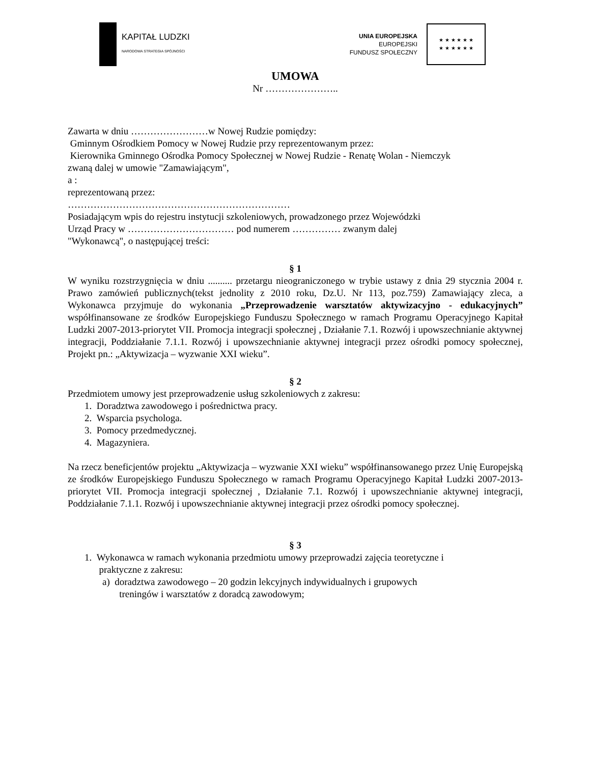KAPITAŁ LUDZKI
NARODOWA STRATEGIA SPÓJNOŚCI
UNIA EUROPEJSKA
EUROPEJSKI
FUNDUSZ SPOŁECZNY
★ ★ ★ ★ ★ ★
★ ★ ★ ★ ★ ★
UMOWA
Nr …………………..
Zawarta w dniu ……………………w Nowej Rudzie pomiędzy:
Gminnym Ośrodkiem Pomocy w Nowej Rudzie przy reprezentowanym przez:
Kierownika Gminnego Ośrodka Pomocy Społecznej w Nowej Rudzie - Renatę Wolan - Niemczyk
zwaną dalej w umowie "Zamawiającym",
a :
reprezentowaną przez:
……………………………………………………………
Posiadającym wpis do rejestru instytucji szkoleniowych, prowadzonego przez Wojewódzki
Urząd Pracy w …………………………… pod numerem …………… zwanym dalej
"Wykonawcą", o następującej treści:
§ 1
W wyniku rozstrzygnięcia w dniu .......... przetargu nieograniczonego w trybie ustawy z dnia 29 stycznia 2004 r. Prawo zamówień publicznych(tekst jednolity z 2010 roku, Dz.U. Nr 113, poz.759) Zamawiający zleca, a Wykonawca przyjmuje do wykonania „Przeprowadzenie warsztatów aktywizacyjno - edukacyjnych” współfinansowane ze środków Europejskiego Funduszu Społecznego w ramach Programu Operacyjnego Kapitał Ludzki 2007-2013-priorytet VII. Promocja integracji społecznej , Działanie 7.1. Rozwój i upowszechnianie aktywnej integracji, Poddziałanie 7.1.1. Rozwój i upowszechnianie aktywnej integracji przez ośrodki pomocy społecznej, Projekt pn.: „Aktywizacja – wyzwanie XXI wieku”.
§ 2
Przedmiotem umowy jest przeprowadzenie usług szkoleniowych z zakresu:
1. Doradztwa zawodowego i pośrednictwa pracy.
2. Wsparcia psychologa.
3. Pomocy przedmedycznej.
4. Magazyniera.
Na rzecz beneficjentów projektu „Aktywizacja – wyzwanie XXI wieku” współfinansowanego przez Unię Europejską ze środków Europejskiego Funduszu Społecznego w ramach Programu Operacyjnego Kapitał Ludzki 2007-2013-priorytet VII. Promocja integracji społecznej , Działanie 7.1. Rozwój i upowszechnianie aktywnej integracji, Poddziałanie 7.1.1. Rozwój i upowszechnianie aktywnej integracji przez ośrodki pomocy społecznej.
§ 3
1. Wykonawca w ramach wykonania przedmiotu umowy przeprowadzi zajęcia teoretyczne i
praktyczne z zakresu:
a) doradztwa zawodowego – 20 godzin lekcyjnych indywidualnych i grupowych
treningów i warsztatów z doradcą zawodowym;